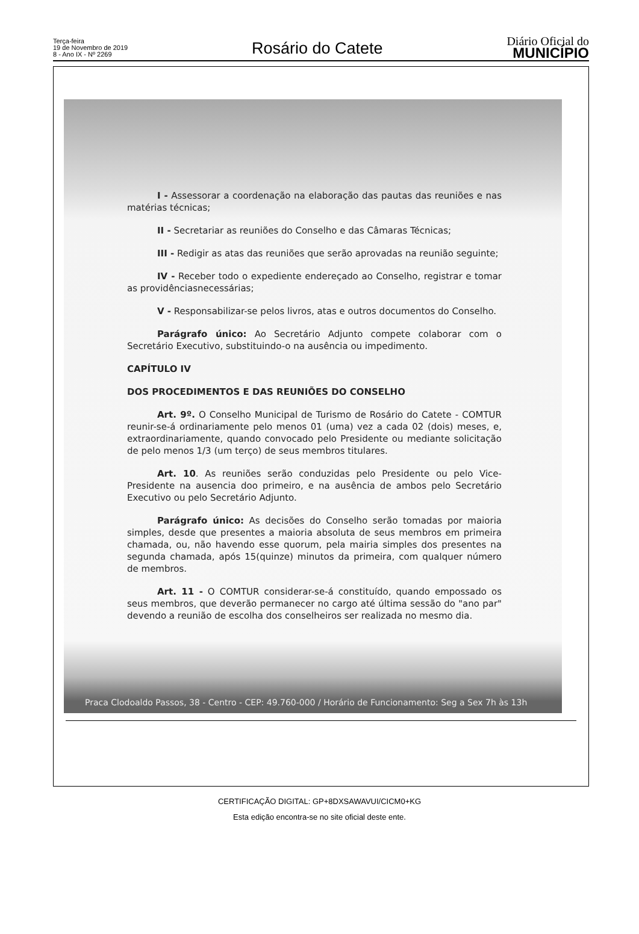Terça-feira
19 de Novembro de 2019
8 - Ano IX - Nº 2269
Rosário do Catete
Diário Oficial do
MUNICÍPIO
I - Assessorar a coordenação na elaboração das pautas das reuniões e nas matérias técnicas;
II - Secretariar as reuniões do Conselho e das Câmaras Técnicas;
III - Redigir as atas das reuniões que serão aprovadas na reunião seguinte;
IV - Receber todo o expediente endereçado ao Conselho, registrar e tomar as providênciasnecessárias;
V - Responsabilizar-se pelos livros, atas e outros documentos do Conselho.
Parágrafo único: Ao Secretário Adjunto compete colaborar com o Secretário Executivo, substituindo-o na ausência ou impedimento.
CAPÍTULO IV
DOS PROCEDIMENTOS E DAS REUNIÕES DO CONSELHO
Art. 9º. O Conselho Municipal de Turismo de Rosário do Catete - COMTUR reunir-se-á ordinariamente pelo menos 01 (uma) vez a cada 02 (dois) meses, e, extraordinariamente, quando convocado pelo Presidente ou mediante solicitação de pelo menos 1/3 (um terço) de seus membros titulares.
Art. 10. As reuniões serão conduzidas pelo Presidente ou pelo Vice-Presidente na ausencia doo primeiro, e na ausência de ambos pelo Secretário Executivo ou pelo Secretário Adjunto.
Parágrafo único: As decisões do Conselho serão tomadas por maioria simples, desde que presentes a maioria absoluta de seus membros em primeira chamada, ou, não havendo esse quorum, pela mairia simples dos presentes na segunda chamada, após 15(quinze) minutos da primeira, com qualquer número de membros.
Art. 11 - O COMTUR considerar-se-á constituído, quando empossado os seus membros, que deverão permanecer no cargo até última sessão do "ano par" devendo a reunião de escolha dos conselheiros ser realizada no mesmo dia.
Praca Clodoaldo Passos, 38 - Centro - CEP: 49.760-000 / Horário de Funcionamento: Seg a Sex 7h às 13h
CERTIFICAÇÃO DIGITAL: GP+8DXSAWAVUI/CICM0+KG
Esta edição encontra-se no site oficial deste ente.